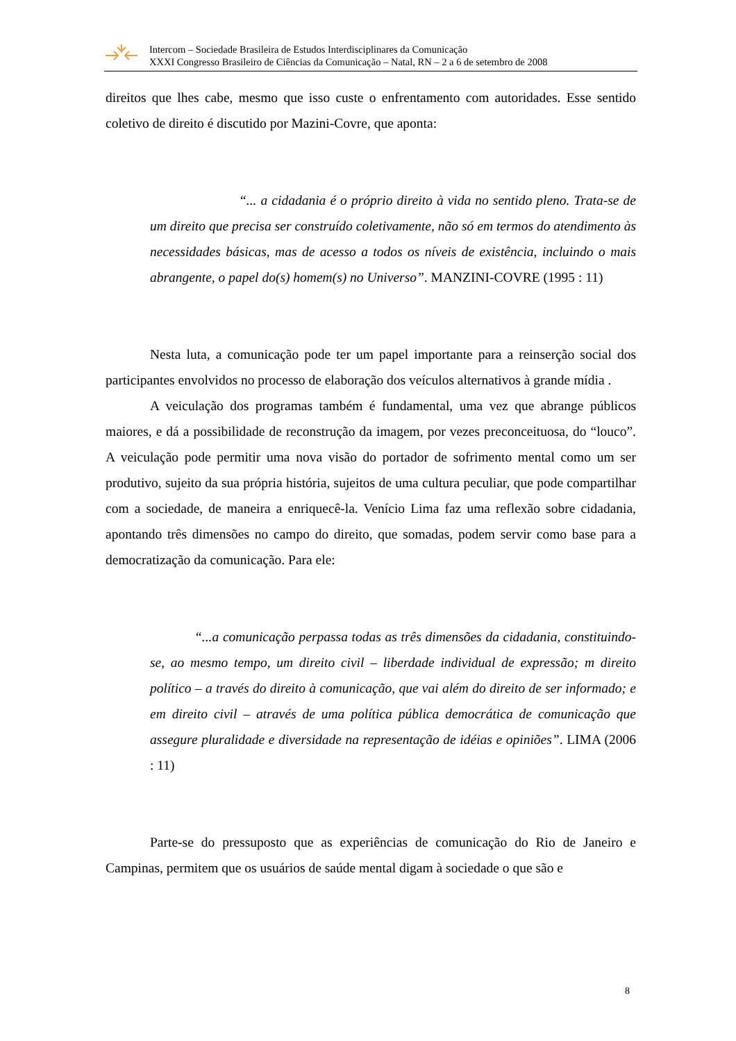Intercom – Sociedade Brasileira de Estudos Interdisciplinares da Comunicação
XXXI Congresso Brasileiro de Ciências da Comunicação – Natal, RN – 2 a 6 de setembro de 2008
direitos que lhes cabe, mesmo que isso custe o enfrentamento com autoridades. Esse sentido coletivo de direito é discutido por Mazini-Covre, que aponta:
“... a cidadania é o próprio direito à vida no sentido pleno. Trata-se de um direito que precisa ser construído coletivamente, não só em termos do atendimento às necessidades básicas, mas de acesso a todos os níveis de existência, incluindo o mais abrangente, o papel do(s) homem(s) no Universo”. MANZINI-COVRE (1995 : 11)
Nesta luta, a comunicação pode ter um papel importante para a reinserção social dos participantes envolvidos no processo de elaboração dos veículos alternativos à grande mídia .
A veiculação dos programas também é fundamental, uma vez que abrange públicos maiores, e dá a possibilidade de reconstrução da imagem, por vezes preconceituosa, do “louco”. A veiculação pode permitir uma nova visão do portador de sofrimento mental como um ser produtivo, sujeito da sua própria história, sujeitos de uma cultura peculiar, que pode compartilhar com a sociedade, de maneira a enriquecê-la. Venício Lima faz uma reflexão sobre cidadania, apontando três dimensões no campo do direito, que somadas, podem servir como base para a democratização da comunicação. Para ele:
“...a comunicação perpassa todas as três dimensões da cidadania, constituindo-se, ao mesmo tempo, um direito civil – liberdade individual de expressão; m direito político – a través do direito à comunicação, que vai além do direito de ser informado; e em direito civil – através de uma política pública democrática de comunicação que assegure pluralidade e diversidade na representação de idéias e opiniões”. LIMA (2006 : 11)
Parte-se do pressuposto que as experiências de comunicação do Rio de Janeiro e Campinas, permitem que os usuários de saúde mental digam à sociedade o que são e
8